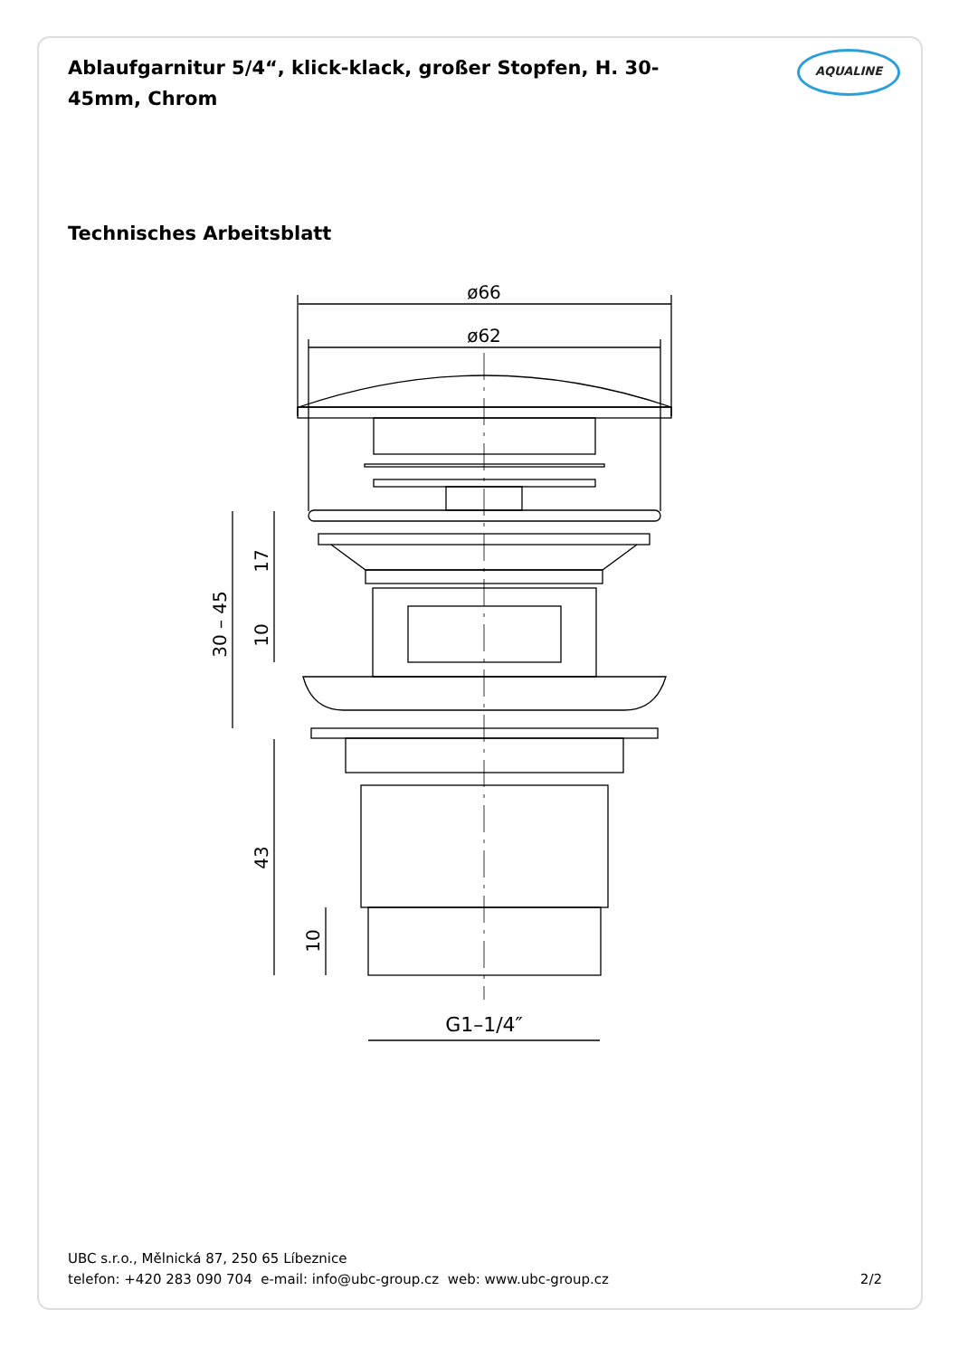Ablaufgarnitur 5/4“, klick-klack, großer Stopfen, H. 30-45mm, Chrom
AQUALINE
Technisches Arbeitsblatt
ø66
ø62
30 – 45
17
10
43
10
G1–1/4″
UBC s.r.o., Mělnická 87, 250 65 Líbeznice
telefon: +420 283 090 704 e-mail: info@ubc-group.cz web: www.ubc-group.cz
2/2